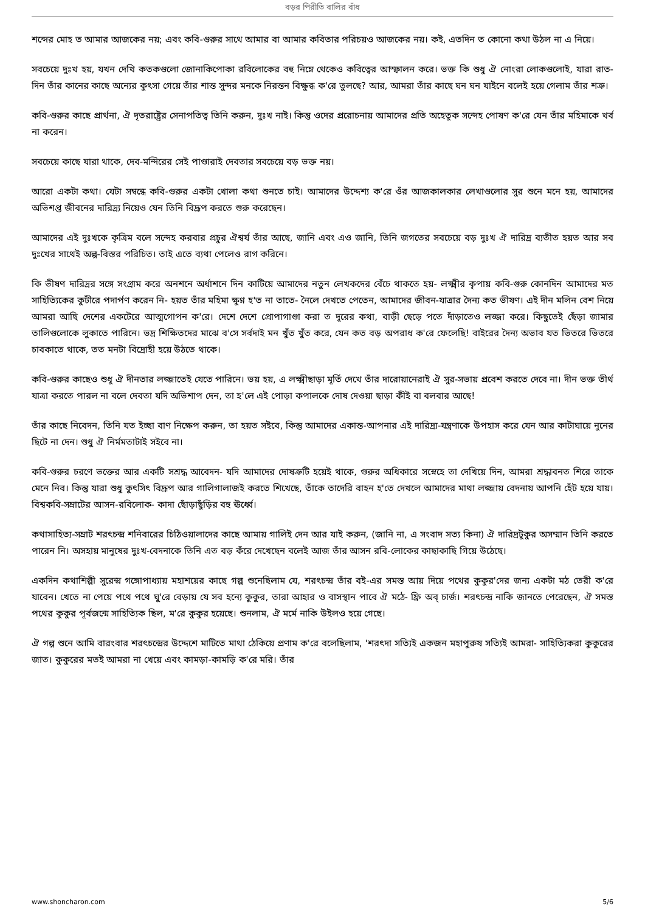বড়র পিরীতি বালির বাঁধ
শব্দের মোহ ত আমার আজকের নয়; এবং কবি-গুরুর সাথে আমার বা আমার কবিতার পরিচয়ও আজকের নয়। কই, এতদিন ত কোনো কথা উঠল না এ নিয়ে।
সবচেয়ে দুঃখ হয়, যখন দেখি কতকগুলো জোনাকিপোকা রবিলোকের বহু নিম্নে থেকেও কবিত্বের আস্ফালন করে। ভক্ত কি শুধু ঐ নোংরা লোকগুলোই, যারা রাত-দিন তাঁর কানের কাছে অন্যের কুৎসা গেয়ে তাঁর শান্ত সুন্দর মনকে নিরন্তন বিক্ষুব্ধ ক'রে তুলছে? আর, আমরা তাঁর কাছে ঘন ঘন যাইনে বলেই হয়ে গেলাম তাঁর শত্রু।
কবি-গুরুর কাছে প্রার্থনা, ঐ দৃতরাষ্ট্রের সেনাপতিত্ব তিনি করুন, দুঃখ নাই। কিন্তু ওদের প্ররোচনায় আমাদের প্রতি অহেতুক সন্দেহ পোষণ ক'রে যেন তাঁর মহিমাকে খর্ব না করেন।
সবচেয়ে কাছে যারা থাকে, দেব-মন্দিরের সেই পাণ্ডারাই দেবতার সবচেয়ে বড় ভক্ত নয়।
আরো একটা কথা। যেটা সম্বন্ধে কবি-গুরুর একটা খোলা কথা শুনতে চাই। আমাদের উদ্দেশ্য ক'রে ওঁর আজকালকার লেখাগুলোর সুর শুনে মনে হয়, আমাদের অভিশপ্ত জীবনের দারিদ্র্য নিয়েও যেন তিনি বিদ্রূপ করতে শুরু করেছেন।
আমাদের এই দুঃখকে কৃত্রিম বলে সন্দেহ করবার প্রচুর ঐশ্বর্য তাঁর আছে, জানি এবং এও জানি, তিনি জগতের সবচেয়ে বড় দুঃখ ঐ দারিদ্র ব্যতীত হয়ত আর সব দুঃখের সাথেই অল্প-বিস্তর পরিচিত। তাই এতে ব্যথা পেলেও রাগ করিনে।
কি ভীষণ দারিদ্রর সঙ্গে সংগ্রাম করে অনশনে অর্ধাশনে দিন কাটিয়ে আমাদের নতুন লেখকদের বেঁচে থাকতে হয়- লক্ষ্মীর কৃপায় কবি-গুরু কোনদিন আমাদের মত সাহিত্যিকের কুটীরে পদার্পণ করেন নি- হয়ত তাঁর মহিমা ক্ষুণ্ন হ'ত না তাতে- নৈলে দেখতে পেতেন, আমাদের জীবন-যাত্রার দৈন্য কত ভীষণ। এই দীন মলিন বেশ নিয়ে আমরা আছি দেশের একটেরে আত্মগোপন ক'রে। দেশে দেশে প্রোপাগাণ্ডা করা ত দূরের কথা, বাড়ী ছেড়ে পতে দাঁড়াতেও লজ্জা করে। কিছুতেই ছেঁড়া জামার তালিগুলোকে লুকাতে পারিনে। ভদ্র শিক্ষিতদের মাঝে ব'সে সর্বদাই মন খুঁত খুঁত করে, যেন কত বড় অপরাধ ক'রে ফেলেছি! বাইরের দৈন্য অভাব যত ভিতরে ভিতরে চাবকাতে থাকে, তত মনটা বিদ্রোহী হয়ে উঠতে থাকে।
কবি-গুরুর কাছেও শুধু ঐ দীনতার লজ্জাতেই যেতে পারিনে। ভয় হয়, এ লক্ষ্মীছাড়া মূর্তি দেখে তাঁর দারোয়ানেরাই ঐ সুর-সভায় প্রবেশ করতে দেবে না। দীন ভক্ত তীর্থ যাত্রা করতে পারল না বলে দেবতা যদি অভিশাপ দেন, তা হ'লে এই পোড়া কপালকে দোষ দেওয়া ছাড়া কীই বা বলবার আছে!
তাঁর কাছে নিবেদন, তিনি যত ইচ্ছা বাণ নিক্ষেপ করুন, তা হয়ত সইবে, কিন্তু আমাদের একান্ত-আপনার এই দারিদ্র্য-যন্ত্রণাকে উপহাস করে যেন আর কাটাঘায়ে নুনের ছিটে না দেন। শুধু ঐ নির্মমতাটাই সইবে না।
কবি-গুরুর চরণে ভক্তের আর একটি সশ্রদ্ধ আবেদন- যদি আমাদের দোষত্রুটি হয়েই থাকে, গুরুর অধিকারে সস্নেহে তা দেখিয়ে দিন, আমরা শ্রদ্ধাবনত শিরে তাকে মেনে নিব। কিন্তু যারা শুধু কুৎসিৎ বিদ্রূপ আর গালিগালাজই করতে শিখেছে, তাঁকে তাদেরি বাহন হ'তে দেখলে আমাদের মাথা লজ্জায় বেদনায় আপনি হেঁট হয়ে যায়। বিশ্বকবি-সম্রাটের আসন-রবিলোক- কাদা ছোঁড়াছুঁড়ির বহু ঊর্ধ্বে।
কথাসাহিত্য-সম্রাট শরৎচন্দ্র শনিবারের চিঠিওয়ালাদের কাছে আমায় গালিই দেন আর যাই করুন, (জানি না, এ সংবাদ সত্য কিনা) ঐ দারিদ্রটুকুর অসম্মান তিনি করতে পারেন নি। অসহায় মানুষের দুঃখ-বেদনাকে তিনি এত বড় কঁরে দেখেছেন বলেই আজ তাঁর আসন রবি-লোকের কাছাকাছি গিয়ে উঠেছে।
একদিন কথাশিল্পী সুরেন্দ্র গঙ্গোপাধ্যায় মহাশয়ের কাছে গল্প শুনেছিলাম যে, শরৎচন্দ্র তাঁর বই-এর সমস্ত আয় দিয়ে পথের কুকুর'দের জন্য একটা মঠ তেরী ক'রে যাবেন। খেতে না পেয়ে পথে পথে ঘু'রে বেড়ায় যে সব হন্যে কুকুর, তারা আহার ও বাসস্থান পাবে ঐ মঠে- ফ্রি অব্ চার্জ। শরৎচন্দ্র নাকি জানতে পেরেছেন, ঐ সমস্ত পথের কুকুর পূর্বজন্মে সাহিত্যিক ছিল, ম'রে কুকুর হয়েছে। শুনলাম, ঐ মর্মে নাকি উইলও হয়ে গেছে।
ঐ গল্প শুনে আমি বারংবার শরৎচন্দ্রের উদ্দেশে মাটিতে মাথা ঠেকিয়ে প্রণাম ক'রে বলেছিলাম, 'শরৎদা সত্যিই একজন মহাপুরুষ সত্যিই আমরা- সাহিত্যিকরা কুকুরের জাত। কুকুরের মতই আমরা না খেয়ে এবং কামড়া-কামড়ি ক'রে মরি। তাঁর
www.shoncharon.com 5/6